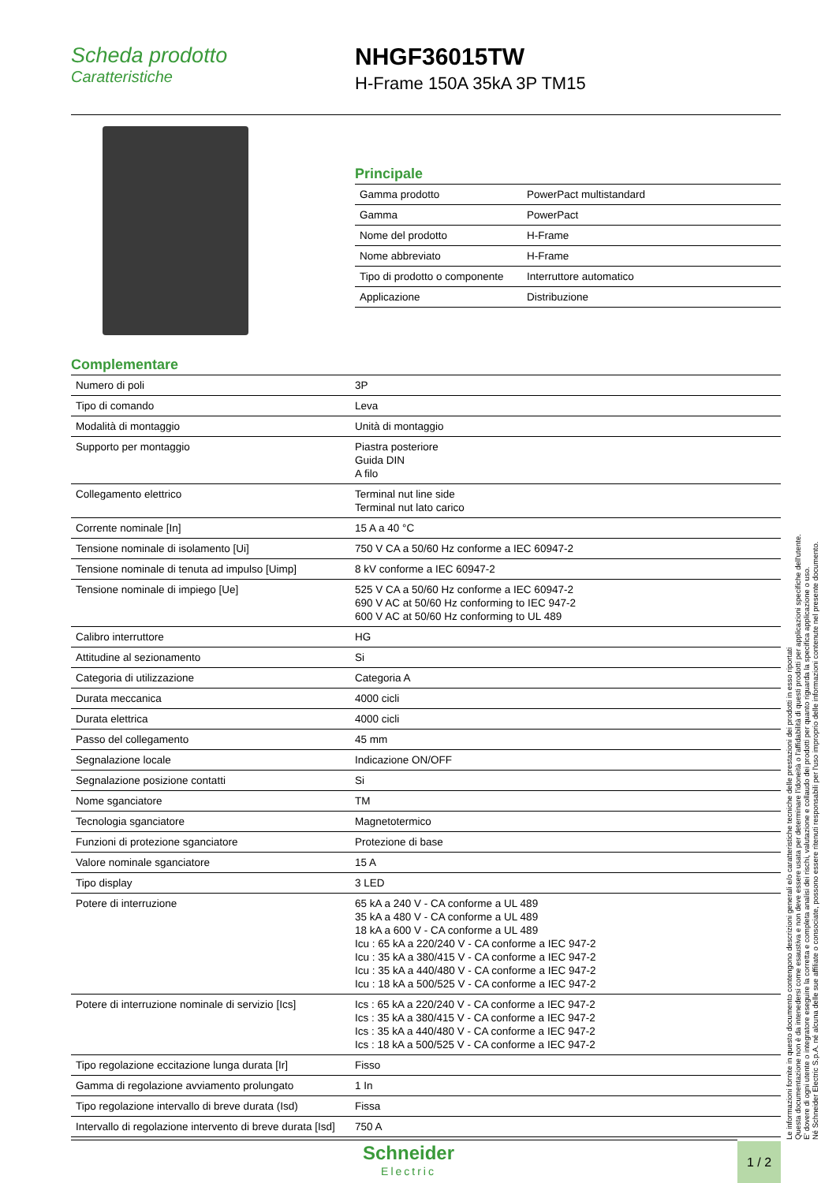Scheda prodotto
Caratteristiche
NHGF36015TW
H-Frame 150A 35kA 3P TM15
Principale
| Gamma prodotto | PowerPact multistandard |
| Gamma | PowerPact |
| Nome del prodotto | H-Frame |
| Nome abbreviato | H-Frame |
| Tipo di prodotto o componente | Interruttore automatico |
| Applicazione | Distribuzione |
Complementare
| Numero di poli | 3P |
| Tipo di comando | Leva |
| Modalità di montaggio | Unità di montaggio |
| Supporto per montaggio | Piastra posteriore Guida DIN A filo |
| Collegamento elettrico | Terminal nut line side Terminal nut lato carico |
| Corrente nominale [In] | 15 A a 40 °C |
| Tensione nominale di isolamento [Ui] | 750 V CA a 50/60 Hz conforme a IEC 60947-2 |
| Tensione nominale di tenuta ad impulso [Uimp] | 8 kV conforme a IEC 60947-2 |
| Tensione nominale di impiego [Ue] | 525 V CA a 50/60 Hz conforme a IEC 60947-2 690 V AC at 50/60 Hz conforming to IEC 947-2 600 V AC at 50/60 Hz conforming to UL 489 |
| Calibro interruttore | HG |
| Attitudine al sezionamento | Si |
| Categoria di utilizzazione | Categoria A |
| Durata meccanica | 4000 cicli |
| Durata elettrica | 4000 cicli |
| Passo del collegamento | 45 mm |
| Segnalazione locale | Indicazione ON/OFF |
| Segnalazione posizione contatti | Si |
| Nome sganciatore | TM |
| Tecnologia sganciatore | Magnetotermico |
| Funzioni di protezione sganciatore | Protezione di base |
| Valore nominale sganciatore | 15 A |
| Tipo display | 3 LED |
| Potere di interruzione | 65 kA a 240 V - CA conforme a UL 489 35 kA a 480 V - CA conforme a UL 489 18 kA a 600 V - CA conforme a UL 489 Icu : 65 kA a 220/240 V - CA conforme a IEC 947-2 Icu : 35 kA a 380/415 V - CA conforme a IEC 947-2 Icu : 35 kA a 440/480 V - CA conforme a IEC 947-2 Icu : 18 kA a 500/525 V - CA conforme a IEC 947-2 |
| Potere di interruzione nominale di servizio [Ics] | Ics : 65 kA a 220/240 V - CA conforme a IEC 947-2 Ics : 35 kA a 380/415 V - CA conforme a IEC 947-2 Ics : 35 kA a 440/480 V - CA conforme a IEC 947-2 Ics : 18 kA a 500/525 V - CA conforme a IEC 947-2 |
| Tipo regolazione eccitazione lunga durata [Ir] | Fisso |
| Gamma di regolazione avviamento prolungato | 1 In |
| Tipo regolazione intervallo di breve durata (Isd) | Fissa |
| Intervallo di regolazione intervento di breve durata [Isd] | 750 A |
Le informazioni fornite in questo documento contengono descrizioni generali e/o caratteristiche tecniche delle prestazioni dei prodotti in esso riportati
Questa documentazione non è da intenedersi come esaustiva e non deve essere usata per determinare l'idoneità o l'affidabilità di questi prodotti per applicazioni specifiche dell'utente.
E' dovere di ogni utente o integratore eseguire la corretta e completa analisi dei rischi, valutazione e collaudo dei prodotti per quanto riguarda la specifica applicazione o uso.
Né Schneider Electric S.p.A. né alcuna delle sue affiliate o consociate, possono essere ritenuti responsabili per l'uso improprio delle informazioni contenute nel presente documento.
Schneider
Electric
1 / 2